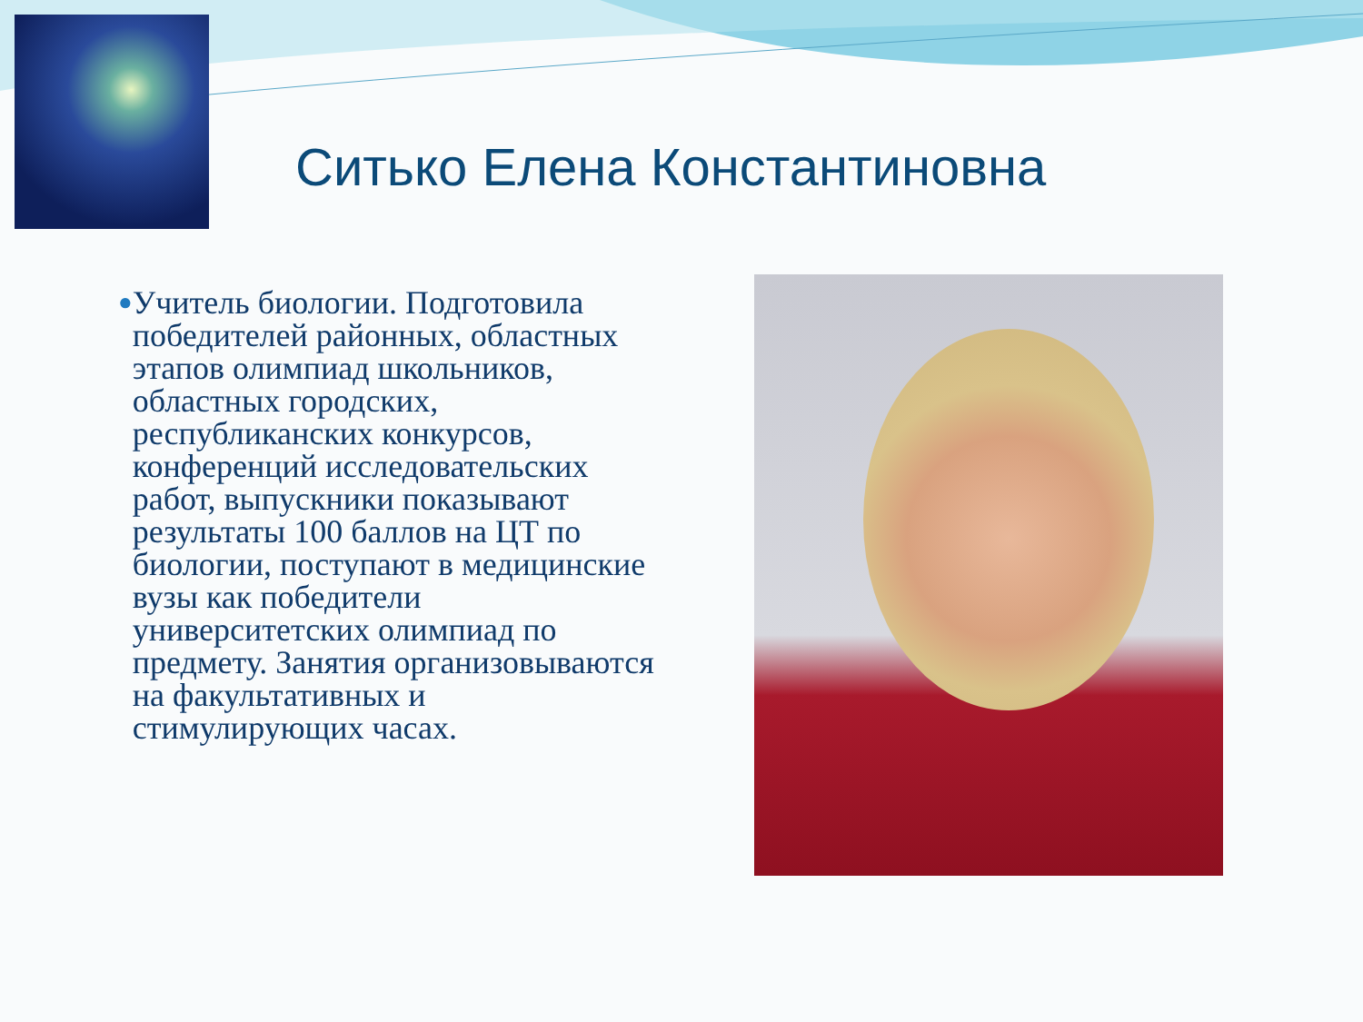Ситько Елена Константиновна
●
Учитель биологии. Подготовила победителей районных, областных этапов олимпиад школьников, областных городских, республиканских конкурсов, конференций исследовательских работ, выпускники показывают результаты 100 баллов на ЦТ по биологии, поступают в медицинские вузы как победители университетских олимпиад по предмету. Занятия организовываются на факультативных и стимулирующих часах.